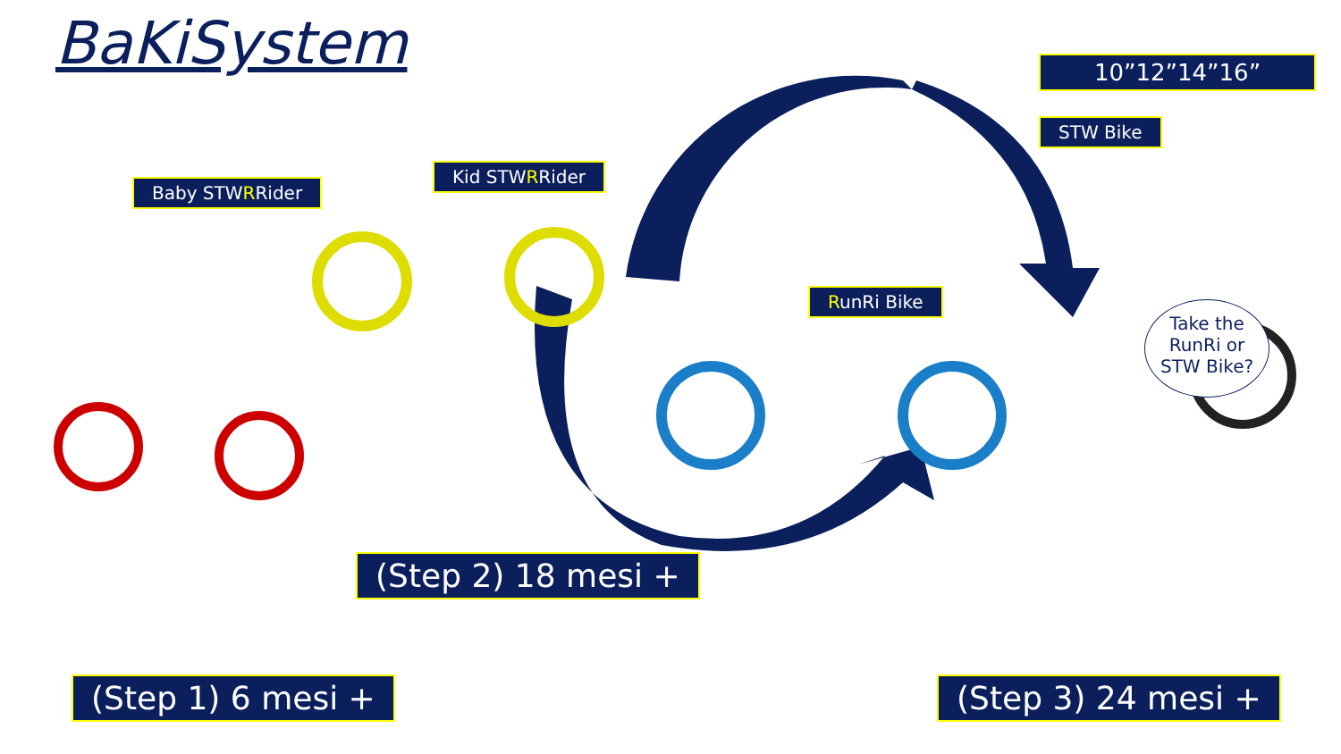BaKiSystem
Baby STWRRider
Kid STWRRider
RunRi Bike
10”12”14”16”
STW Bike
Take the
RunRi or
STW Bike?
(Step 1) 6 mesi +
(Step 2) 18 mesi +
(Step 3) 24 mesi +